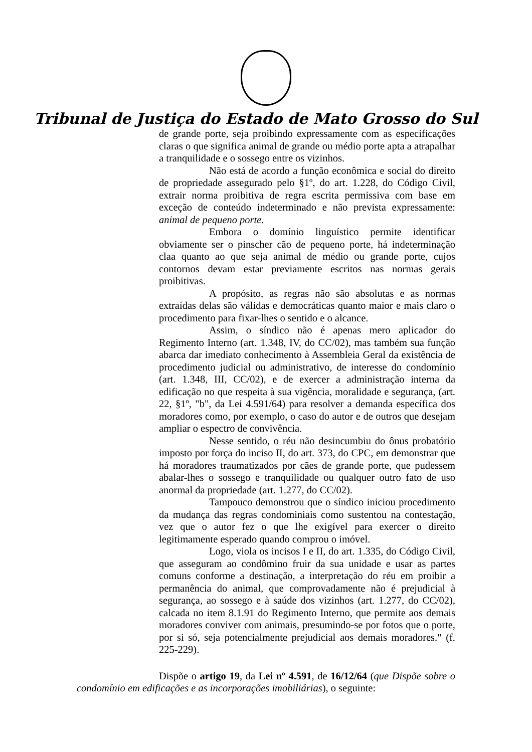Tribunal de Justiça do Estado de Mato Grosso do Sul
de grande porte, seja proibindo expressamente com as especificações claras o que significa animal de grande ou médio porte apta a atrapalhar a tranquilidade e o sossego entre os vizinhos.
Não está de acordo a função econômica e social do direito de propriedade assegurado pelo §1º, do art. 1.228, do Código Civil, extrair norma proibitiva de regra escrita permissiva com base em exceção de conteúdo indeterminado e não prevista expressamente: animal de pequeno porte.
Embora o domínio linguístico permite identificar obviamente ser o pinscher cão de pequeno porte, há indeterminação claa quanto ao que seja animal de médio ou grande porte, cujos contornos devam estar previamente escritos nas normas gerais proibitivas.
A propósito, as regras não são absolutas e as normas extraídas delas são válidas e democráticas quanto maior e mais claro o procedimento para fixar-lhes o sentido e o alcance.
Assim, o síndico não é apenas mero aplicador do Regimento Interno (art. 1.348, IV, do CC/02), mas também sua função abarca dar imediato conhecimento à Assembleia Geral da existência de procedimento judicial ou administrativo, de interesse do condomínio (art. 1.348, III, CC/02), e de exercer a administração interna da edificação no que respeita à sua vigência, moralidade e segurança, (art. 22, §1º, "b", da Lei 4.591/64) para resolver a demanda específica dos moradores como, por exemplo, o caso do autor e de outros que desejam ampliar o espectro de convivência.
Nesse sentido, o réu não desincumbiu do ônus probatório imposto por força do inciso II, do art. 373, do CPC, em demonstrar que há moradores traumatizados por cães de grande porte, que pudessem abalar-lhes o sossego e tranquilidade ou qualquer outro fato de uso anormal da propriedade (art. 1.277, do CC/02).
Tampouco demonstrou que o síndico iniciou procedimento da mudança das regras condominiais como sustentou na contestação, vez que o autor fez o que lhe exigível para exercer o direito legitimamente esperado quando comprou o imóvel.
Logo, viola os incisos I e II, do art. 1.335, do Código Civil, que asseguram ao condômino fruir da sua unidade e usar as partes comuns conforme a destinação, a interpretação do réu em proibir a permanência do animal, que comprovadamente não é prejudicial à segurança, ao sossego e à saúde dos vizinhos (art. 1.277, do CC/02), calcada no item 8.1.91 do Regimento Interno, que permite aos demais moradores conviver com animais, presumindo-se por fotos que o porte, por si só, seja potencialmente prejudicial aos demais moradores." (f. 225-229).
Dispõe o artigo 19, da Lei nº 4.591, de 16/12/64 (que Dispõe sobre o condomínio em edificações e as incorporações imobiliárias), o seguinte: